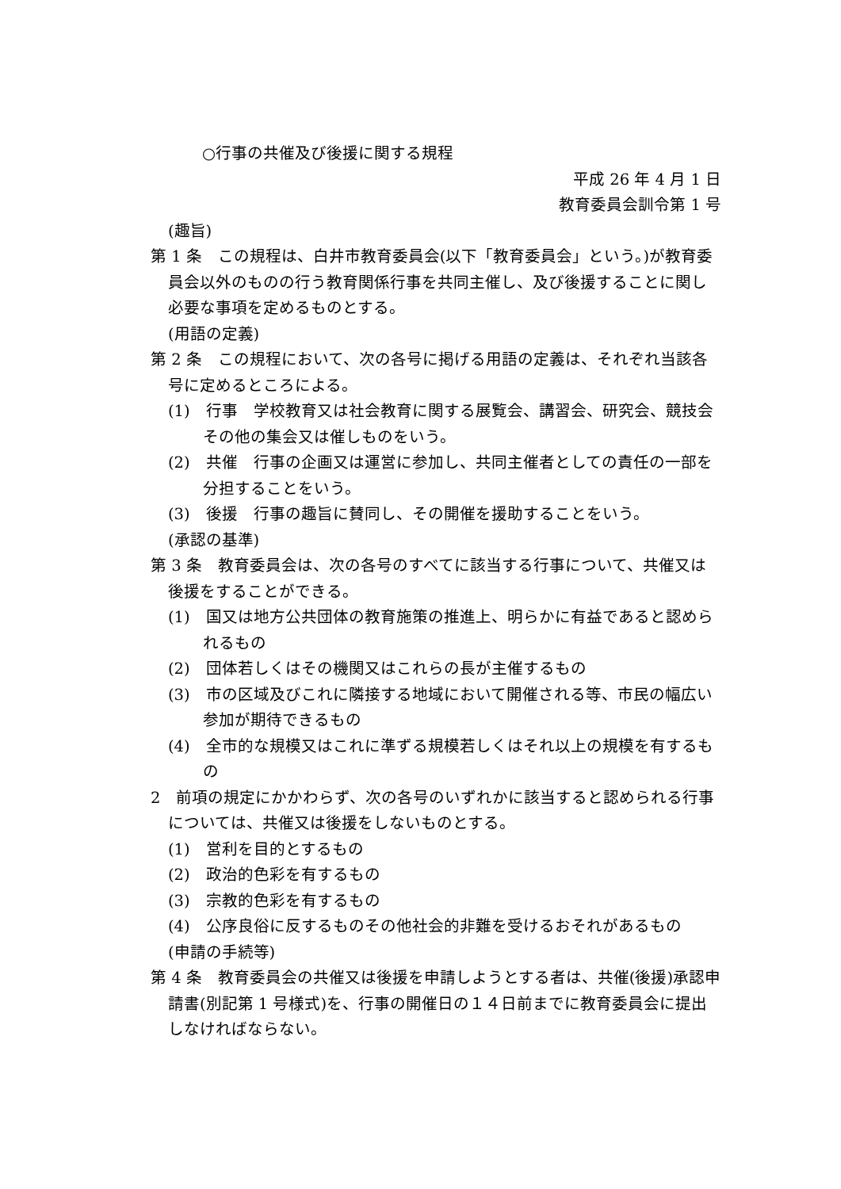○行事の共催及び後援に関する規程
平成 26 年 4 月 1 日
教育委員会訓令第 1 号
(趣旨)
第 1 条　この規程は、白井市教育委員会(以下「教育委員会」という。)が教育委員会以外のものの行う教育関係行事を共同主催し、及び後援することに関し必要な事項を定めるものとする。
(用語の定義)
第 2 条　この規程において、次の各号に掲げる用語の定義は、それぞれ当該各号に定めるところによる。
(1)　行事　学校教育又は社会教育に関する展覧会、講習会、研究会、競技会その他の集会又は催しものをいう。
(2)　共催　行事の企画又は運営に参加し、共同主催者としての責任の一部を分担することをいう。
(3)　後援　行事の趣旨に賛同し、その開催を援助することをいう。
(承認の基準)
第 3 条　教育委員会は、次の各号のすべてに該当する行事について、共催又は後援をすることができる。
(1)　国又は地方公共団体の教育施策の推進上、明らかに有益であると認められるもの
(2)　団体若しくはその機関又はこれらの長が主催するもの
(3)　市の区域及びこれに隣接する地域において開催される等、市民の幅広い参加が期待できるもの
(4)　全市的な規模又はこれに準ずる規模若しくはそれ以上の規模を有するもの
2　前項の規定にかかわらず、次の各号のいずれかに該当すると認められる行事については、共催又は後援をしないものとする。
(1)　営利を目的とするもの
(2)　政治的色彩を有するもの
(3)　宗教的色彩を有するもの
(4)　公序良俗に反するものその他社会的非難を受けるおそれがあるもの
(申請の手続等)
第 4 条　教育委員会の共催又は後援を申請しようとする者は、共催(後援)承認申請書(別記第 1 号様式)を、行事の開催日の１４日前までに教育委員会に提出しなければならない。